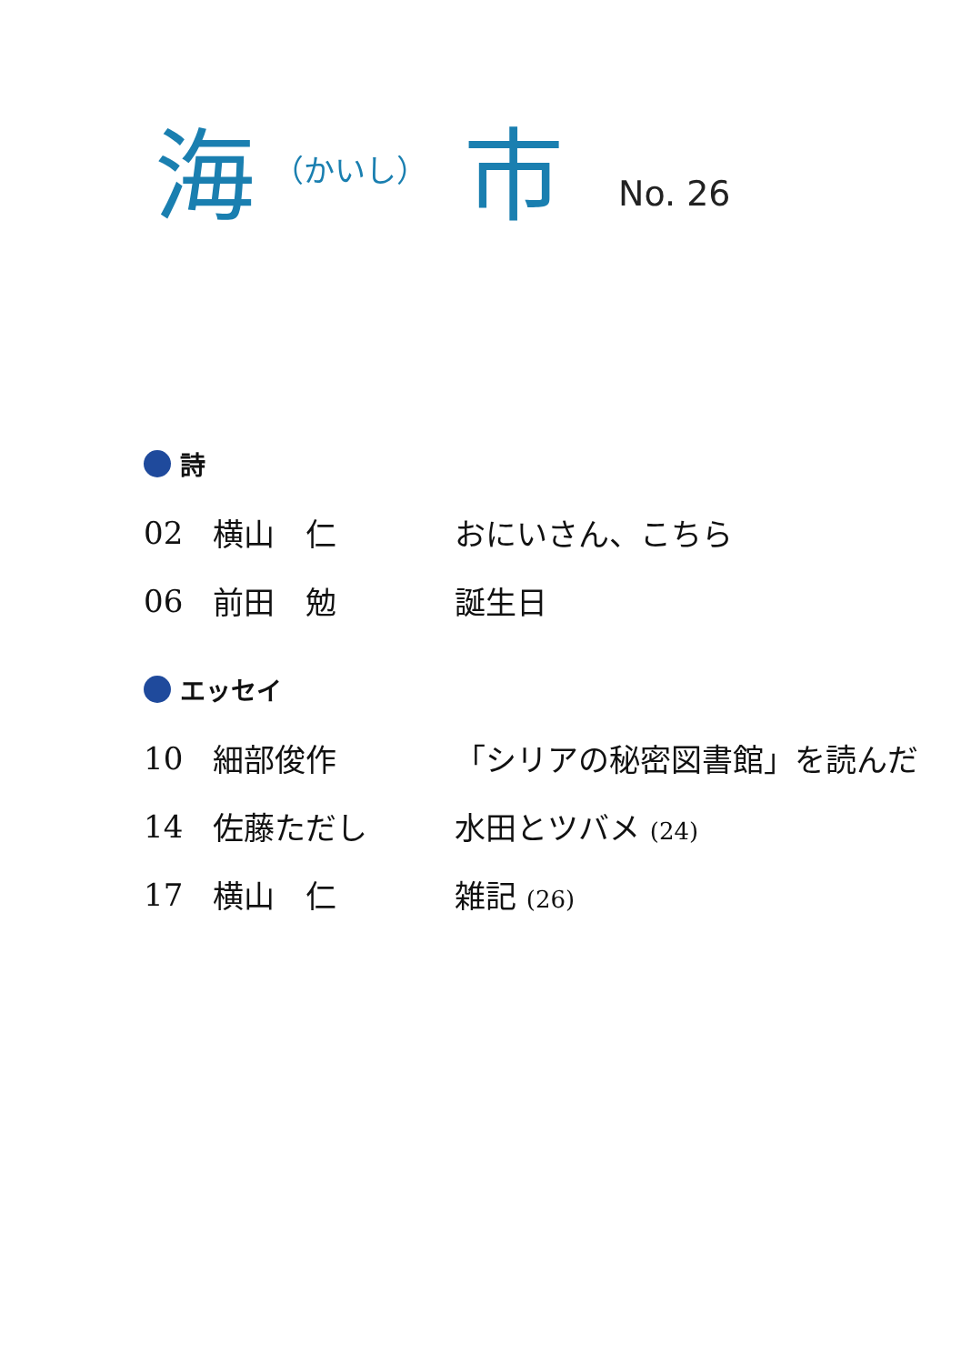海 （かいし） 市 No. 26
詩
02 横山　仁 おにいさん、こちら
06 前田　勉 誕生日
エッセイ
10 細部俊作 「シリアの秘密図書館」を読んだ
14 佐藤ただし 水田とツバメ (24)
17 横山　仁 雑記 (26)